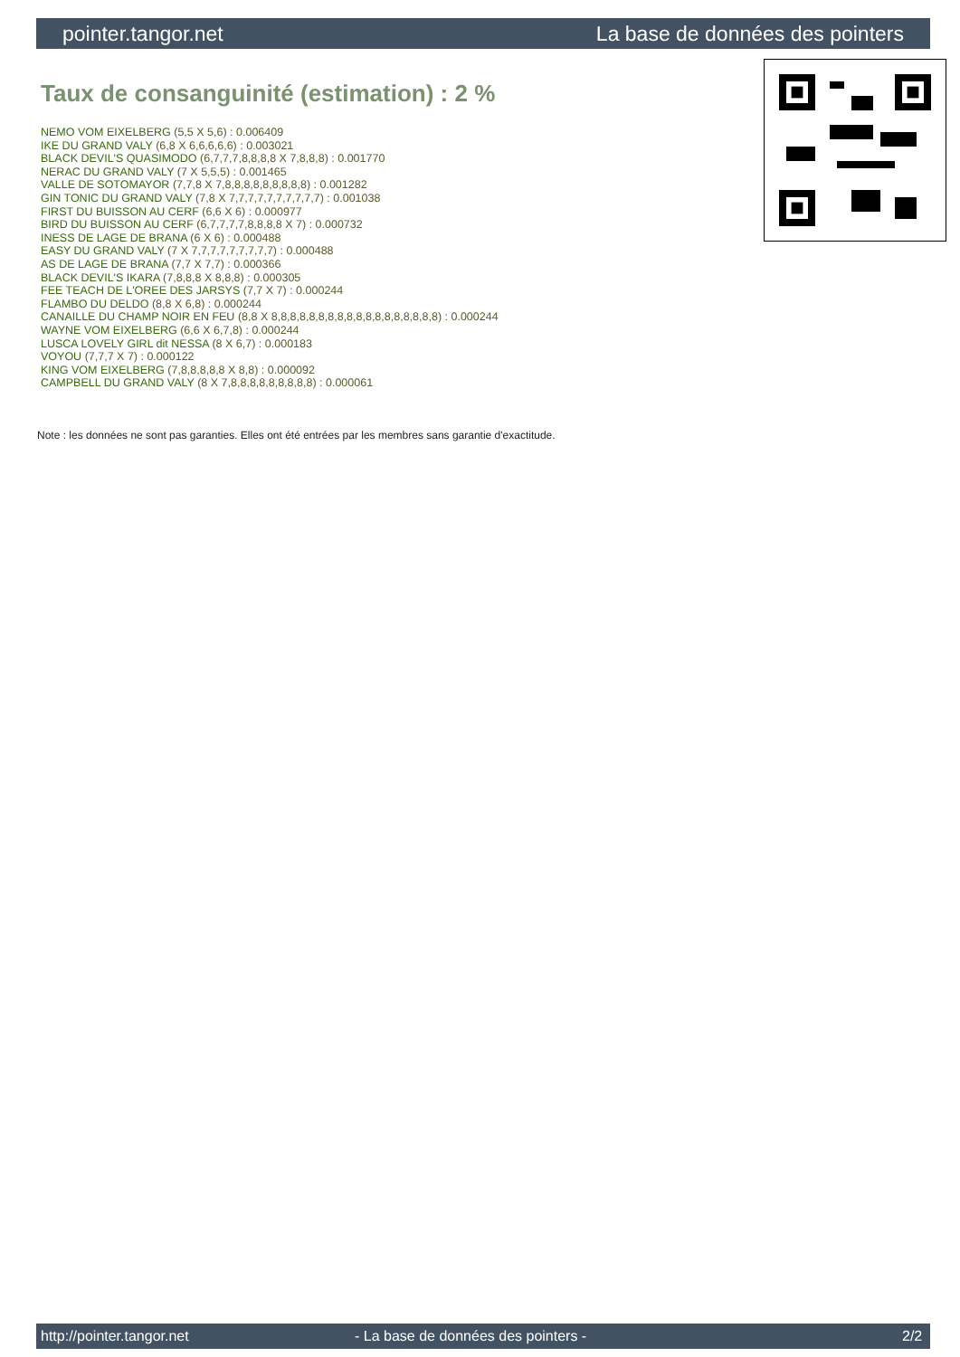pointer.tangor.net La base de données des pointers
Taux de consanguinité (estimation) : 2 %
NEMO VOM EIXELBERG (5,5 X 5,6) : 0.006409
IKE DU GRAND VALY (6,8 X 6,6,6,6,6) : 0.003021
BLACK DEVIL'S QUASIMODO (6,7,7,7,8,8,8,8 X 7,8,8,8) : 0.001770
NERAC DU GRAND VALY (7 X 5,5,5) : 0.001465
VALLE DE SOTOMAYOR (7,7,8 X 7,8,8,8,8,8,8,8,8,8) : 0.001282
GIN TONIC DU GRAND VALY (7,8 X 7,7,7,7,7,7,7,7,7,7) : 0.001038
FIRST DU BUISSON AU CERF (6,6 X 6) : 0.000977
BIRD DU BUISSON AU CERF (6,7,7,7,7,8,8,8,8 X 7) : 0.000732
INESS DE LAGE DE BRANA (6 X 6) : 0.000488
EASY DU GRAND VALY (7 X 7,7,7,7,7,7,7,7,7) : 0.000488
AS DE LAGE DE BRANA (7,7 X 7,7) : 0.000366
BLACK DEVIL'S IKARA (7,8,8,8 X 8,8,8) : 0.000305
FEE TEACH DE L'OREE DES JARSYS (7,7 X 7) : 0.000244
FLAMBO DU DELDO (8,8 X 6,8) : 0.000244
CANAILLE DU CHAMP NOIR EN FEU (8,8 X 8,8,8,8,8,8,8,8,8,8,8,8,8,8,8,8,8,8) : 0.000244
WAYNE VOM EIXELBERG (6,6 X 6,7,8) : 0.000244
LUSCA LOVELY GIRL dit NESSA (8 X 6,7) : 0.000183
VOYOU (7,7,7 X 7) : 0.000122
KING VOM EIXELBERG (7,8,8,8,8,8 X 8,8) : 0.000092
CAMPBELL DU GRAND VALY (8 X 7,8,8,8,8,8,8,8,8,8) : 0.000061
Note : les données ne sont pas garanties. Elles ont été entrées par les membres sans garantie d'exactitude.
http://pointer.tangor.net - La base de données des pointers - 2/2